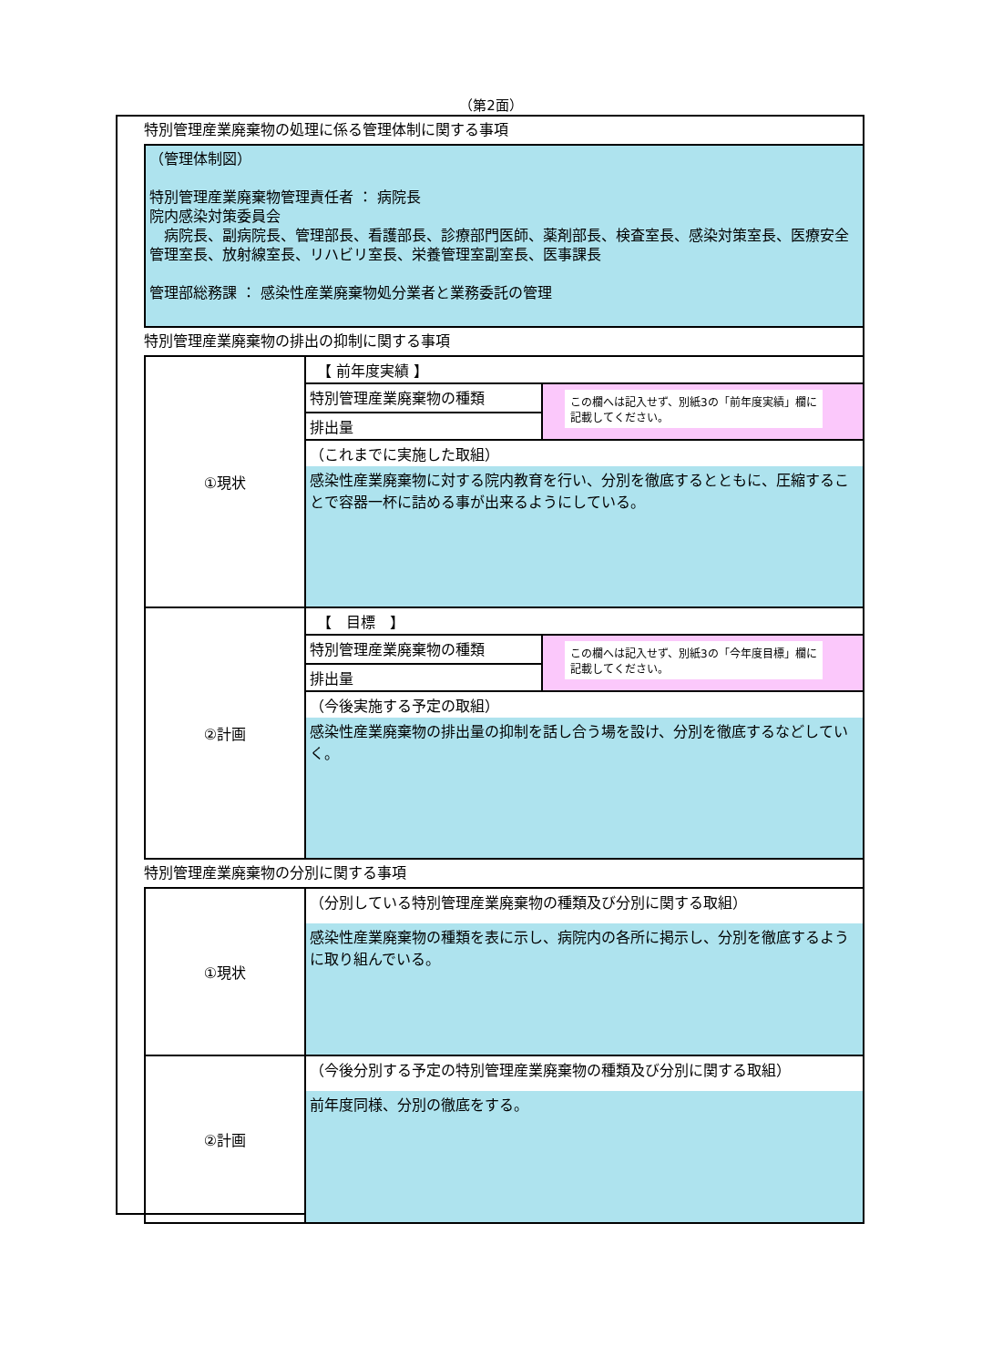（第2面）
特別管理産業廃棄物の処理に係る管理体制に関する事項
（管理体制図）
特別管理産業廃棄物管理責任者 ： 病院長
院内感染対策委員会
　病院長、副病院長、管理部長、看護部長、診療部門医師、薬剤部長、検査室長、感染対策室長、医療安全管理室長、放射線室長、リハビリ室長、栄養管理室副室長、医事課長
管理部総務課 ： 感染性産業廃棄物処分業者と業務委託の管理
特別管理産業廃棄物の排出の抑制に関する事項
| ①現状 | 【 前年度実績 】 | |
| | 特別管理産業廃棄物の種類 | この欄へは記入せず、別紙3の「前年度実績」欄に記載してください。 |
| | 排出量 | |
| | （これまでに実施した取組） | |
| | 感染性産業廃棄物に対する院内教育を行い、分別を徹底するとともに、圧縮することで容器一杯に詰める事が出来るようにしている。 | |
| ②計画 | 【 目標 】 | |
| | 特別管理産業廃棄物の種類 | この欄へは記入せず、別紙3の「今年度目標」欄に記載してください。 |
| | 排出量 | |
| | （今後実施する予定の取組） | |
| | 感染性産業廃棄物の排出量の抑制を話し合う場を設け、分別を徹底するなどしていく。 | |
特別管理産業廃棄物の分別に関する事項
| ①現状 | （分別している特別管理産業廃棄物の種類及び分別に関する取組） |
| | 感染性産業廃棄物の種類を表に示し、病院内の各所に掲示し、分別を徹底するように取り組んでいる。 |
| ②計画 | （今後分別する予定の特別管理産業廃棄物の種類及び分別に関する取組） |
| | 前年度同様、分別の徹底をする。 |